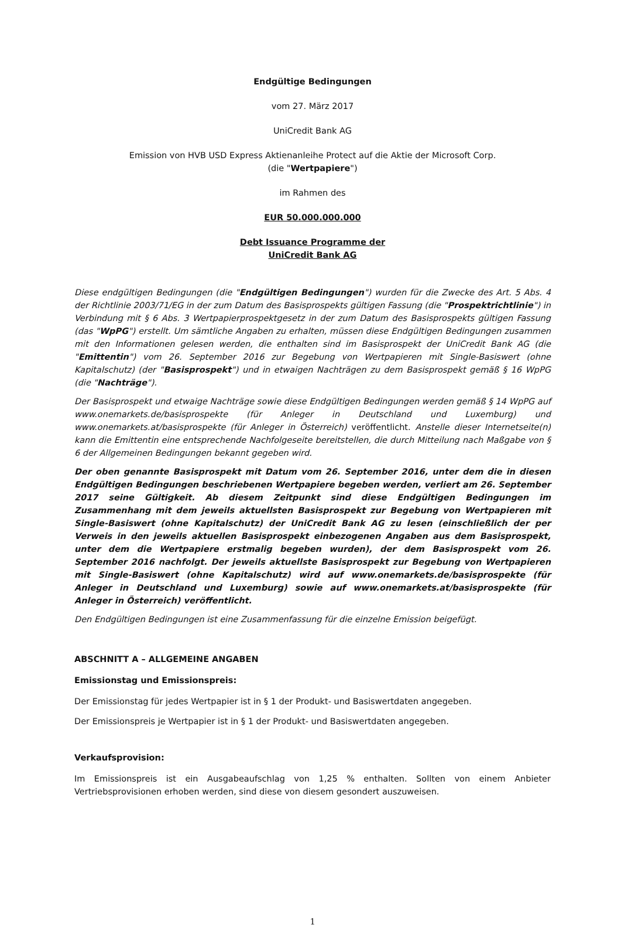Endgültige Bedingungen
vom 27. März 2017
UniCredit Bank AG
Emission von HVB USD Express Aktienanleihe Protect auf die Aktie der Microsoft Corp.
(die "Wertpapiere")
im Rahmen des
EUR 50.000.000.000
Debt Issuance Programme der
UniCredit Bank AG
Diese endgültigen Bedingungen (die "Endgültigen Bedingungen") wurden für die Zwecke des Art. 5 Abs. 4 der Richtlinie 2003/71/EG in der zum Datum des Basisprospekts gültigen Fassung (die "Prospektrichtlinie") in Verbindung mit § 6 Abs. 3 Wertpapierprospektgesetz in der zum Datum des Basisprospekts gültigen Fassung (das "WpPG") erstellt. Um sämtliche Angaben zu erhalten, müssen diese Endgültigen Bedingungen zusammen mit den Informationen gelesen werden, die enthalten sind im Basisprospekt der UniCredit Bank AG (die "Emittentin") vom 26. September 2016 zur Begebung von Wertpapieren mit Single-Basiswert (ohne Kapitalschutz) (der "Basisprospekt") und in etwaigen Nachträgen zu dem Basisprospekt gemäß § 16 WpPG (die "Nachträge").
Der Basisprospekt und etwaige Nachträge sowie diese Endgültigen Bedingungen werden gemäß § 14 WpPG auf www.onemarkets.de/basisprospekte (für Anleger in Deutschland und Luxemburg) und www.onemarkets.at/basisprospekte (für Anleger in Österreich) veröffentlicht. Anstelle dieser Internetseite(n) kann die Emittentin eine entsprechende Nachfolgeseite bereitstellen, die durch Mitteilung nach Maßgabe von § 6 der Allgemeinen Bedingungen bekannt gegeben wird.
Der oben genannte Basisprospekt mit Datum vom 26. September 2016, unter dem die in diesen Endgültigen Bedingungen beschriebenen Wertpapiere begeben werden, verliert am 26. September 2017 seine Gültigkeit. Ab diesem Zeitpunkt sind diese Endgültigen Bedingungen im Zusammenhang mit dem jeweils aktuellsten Basisprospekt zur Begebung von Wertpapieren mit Single-Basiswert (ohne Kapitalschutz) der UniCredit Bank AG zu lesen (einschließlich der per Verweis in den jeweils aktuellen Basisprospekt einbezogenen Angaben aus dem Basisprospekt, unter dem die Wertpapiere erstmalig begeben wurden), der dem Basisprospekt vom 26. September 2016 nachfolgt. Der jeweils aktuellste Basisprospekt zur Begebung von Wertpapieren mit Single-Basiswert (ohne Kapitalschutz) wird auf www.onemarkets.de/basisprospekte (für Anleger in Deutschland und Luxemburg) sowie auf www.onemarkets.at/basisprospekte (für Anleger in Österreich) veröffentlicht.
Den Endgültigen Bedingungen ist eine Zusammenfassung für die einzelne Emission beigefügt.
ABSCHNITT A – ALLGEMEINE ANGABEN
Emissionstag und Emissionspreis:
Der Emissionstag für jedes Wertpapier ist in § 1 der Produkt- und Basiswertdaten angegeben.
Der Emissionspreis je Wertpapier ist in § 1 der Produkt- und Basiswertdaten angegeben.
Verkaufsprovision:
Im Emissionspreis ist ein Ausgabeaufschlag von 1,25 % enthalten. Sollten von einem Anbieter Vertriebsprovisionen erhoben werden, sind diese von diesem gesondert auszuweisen.
1